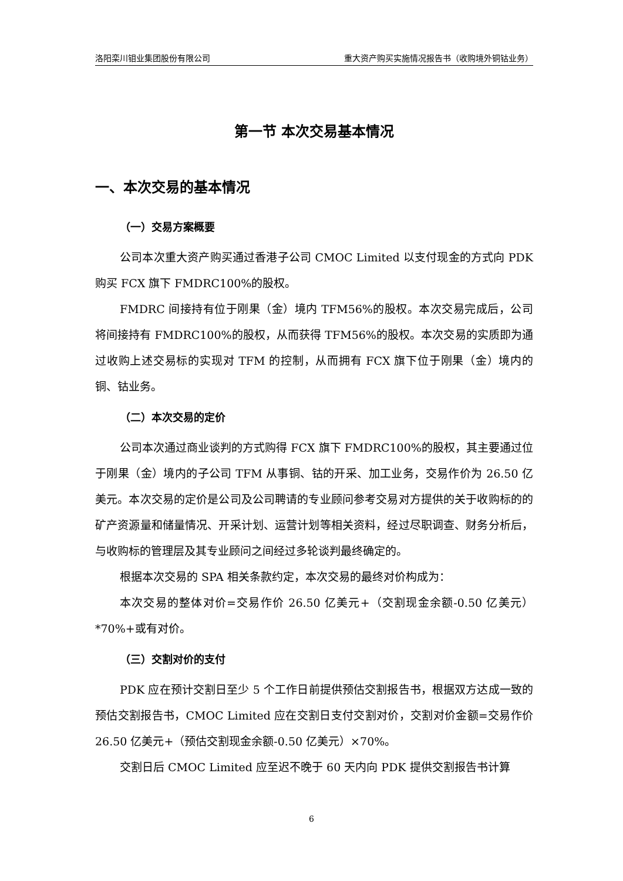洛阳栾川钼业集团股份有限公司 重大资产购买实施情况报告书（收购境外铜钴业务）
第一节 本次交易基本情况
一、本次交易的基本情况
（一）交易方案概要
公司本次重大资产购买通过香港子公司 CMOC Limited 以支付现金的方式向 PDK 购买 FCX 旗下 FMDRC100%的股权。
FMDRC 间接持有位于刚果（金）境内 TFM56%的股权。本次交易完成后，公司将间接持有 FMDRC100%的股权，从而获得 TFM56%的股权。本次交易的实质即为通过收购上述交易标的实现对 TFM 的控制，从而拥有 FCX 旗下位于刚果（金）境内的铜、钴业务。
（二）本次交易的定价
公司本次通过商业谈判的方式购得 FCX 旗下 FMDRC100%的股权，其主要通过位于刚果（金）境内的子公司 TFM 从事铜、钴的开采、加工业务，交易作价为 26.50 亿美元。本次交易的定价是公司及公司聘请的专业顾问参考交易对方提供的关于收购标的的矿产资源量和储量情况、开采计划、运营计划等相关资料，经过尽职调查、财务分析后，与收购标的管理层及其专业顾问之间经过多轮谈判最终确定的。
根据本次交易的 SPA 相关条款约定，本次交易的最终对价构成为：
本次交易的整体对价=交易作价 26.50 亿美元+（交割现金余额-0.50 亿美元）*70%+或有对价。
（三）交割对价的支付
PDK 应在预计交割日至少 5 个工作日前提供预估交割报告书，根据双方达成一致的预估交割报告书，CMOC Limited 应在交割日支付交割对价，交割对价金额=交易作价 26.50 亿美元+（预估交割现金余额-0.50 亿美元）×70%。
交割日后 CMOC Limited 应至迟不晚于 60 天内向 PDK 提供交割报告书计算
6